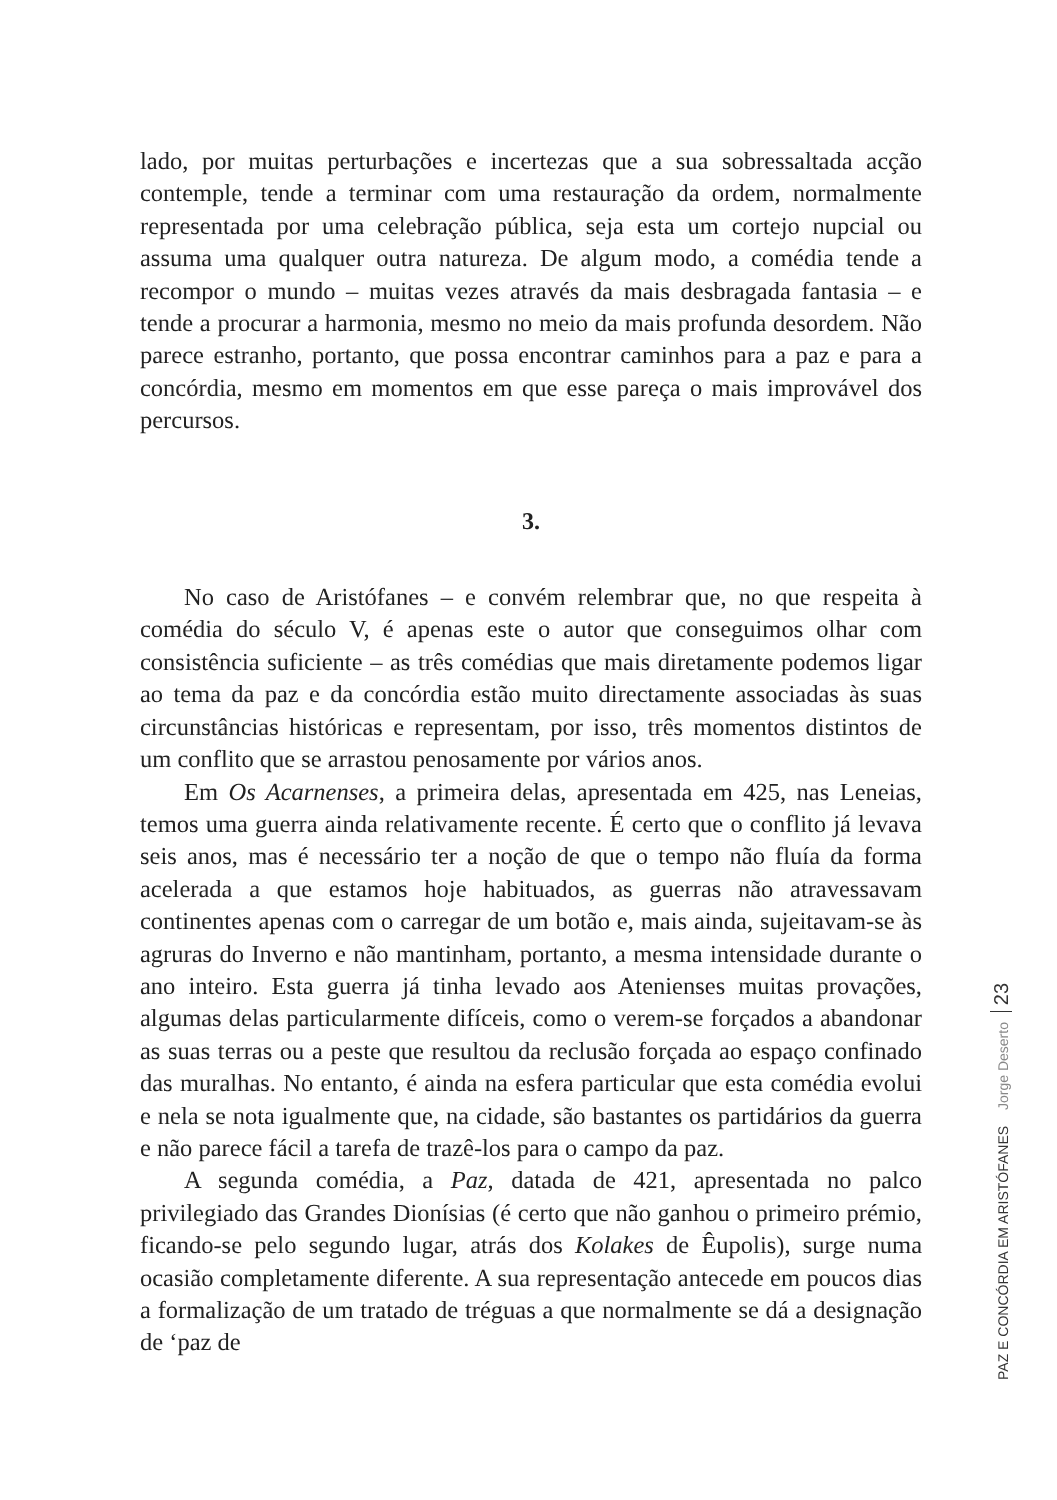lado, por muitas perturbações e incertezas que a sua sobressaltada acção contemple, tende a terminar com uma restauração da ordem, normalmente representada por uma celebração pública, seja esta um cortejo nupcial ou assuma uma qualquer outra natureza. De algum modo, a comédia tende a recompor o mundo – muitas vezes através da mais desbragada fantasia – e tende a procurar a harmonia, mesmo no meio da mais profunda desordem. Não parece estranho, portanto, que possa encontrar caminhos para a paz e para a concórdia, mesmo em momentos em que esse pareça o mais improvável dos percursos.
3.
No caso de Aristófanes – e convém relembrar que, no que respeita à comédia do século V, é apenas este o autor que conseguimos olhar com consistência suficiente – as três comédias que mais diretamente podemos ligar ao tema da paz e da concórdia estão muito directamente associadas às suas circunstâncias históricas e representam, por isso, três momentos distintos de um conflito que se arrastou penosamente por vários anos.
Em Os Acarnenses, a primeira delas, apresentada em 425, nas Leneias, temos uma guerra ainda relativamente recente. É certo que o conflito já levava seis anos, mas é necessário ter a noção de que o tempo não fluía da forma acelerada a que estamos hoje habituados, as guerras não atravessavam continentes apenas com o carregar de um botão e, mais ainda, sujeitavam-se às agruras do Inverno e não mantinham, portanto, a mesma intensidade durante o ano inteiro. Esta guerra já tinha levado aos Atenienses muitas provações, algumas delas particularmente difíceis, como o verem-se forçados a abandonar as suas terras ou a peste que resultou da reclusão forçada ao espaço confinado das muralhas. No entanto, é ainda na esfera particular que esta comédia evolui e nela se nota igualmente que, na cidade, são bastantes os partidários da guerra e não parece fácil a tarefa de trazê-los para o campo da paz.
A segunda comédia, a Paz, datada de 421, apresentada no palco privilegiado das Grandes Dionísias (é certo que não ganhou o primeiro prémio, ficando-se pelo segundo lugar, atrás dos Kolakes de Êupolis), surge numa ocasião completamente diferente. A sua representação antecede em poucos dias a formalização de um tratado de tréguas a que normalmente se dá a designação de ‘paz de
PAZ E CONCÓRDIA EM ARISTÓFANES Jorge Deserto 23